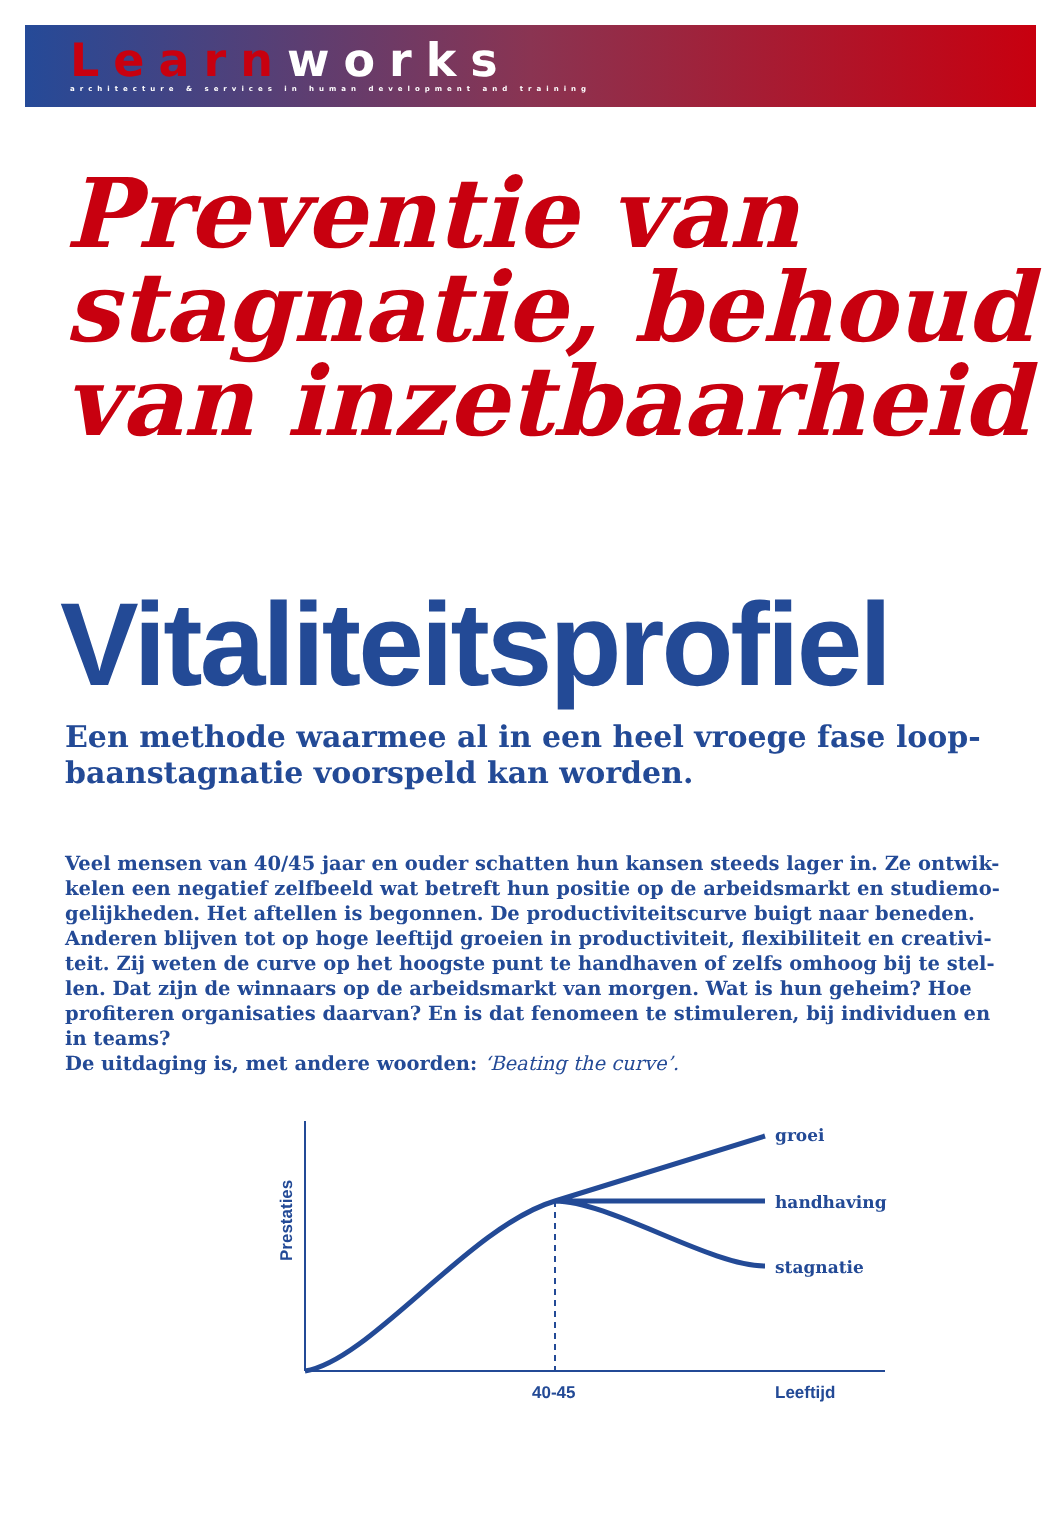Learn works
architecture & services in human development and training
Preventie van stagnatie, behoud van inzetbaarheid
Vitaliteitsprofiel
Een methode waarmee al in een heel vroege fase loop-baanstagnatie voorspeld kan worden.
Veel mensen van 40/45 jaar en ouder schatten hun kansen steeds lager in. Ze ontwik-kelen een negatief zelfbeeld wat betreft hun positie op de arbeidsmarkt en studiemo-gelijkheden. Het aftellen is begonnen. De productiviteitscurve buigt naar beneden. Anderen blijven tot op hoge leeftijd groeien in productiviteit, flexibiliteit en creativi-teit. Zij weten de curve op het hoogste punt te handhaven of zelfs omhoog bij te stel-len. Dat zijn de winnaars op de arbeidsmarkt van morgen. Wat is hun geheim? Hoe profiteren organisaties daarvan? En is dat fenomeen te stimuleren, bij individuen en in teams?
De uitdaging is, met andere woorden: ‘Beating the curve’.
groei
handhaving
stagnatie
40-45
Leeftijd
Prestaties